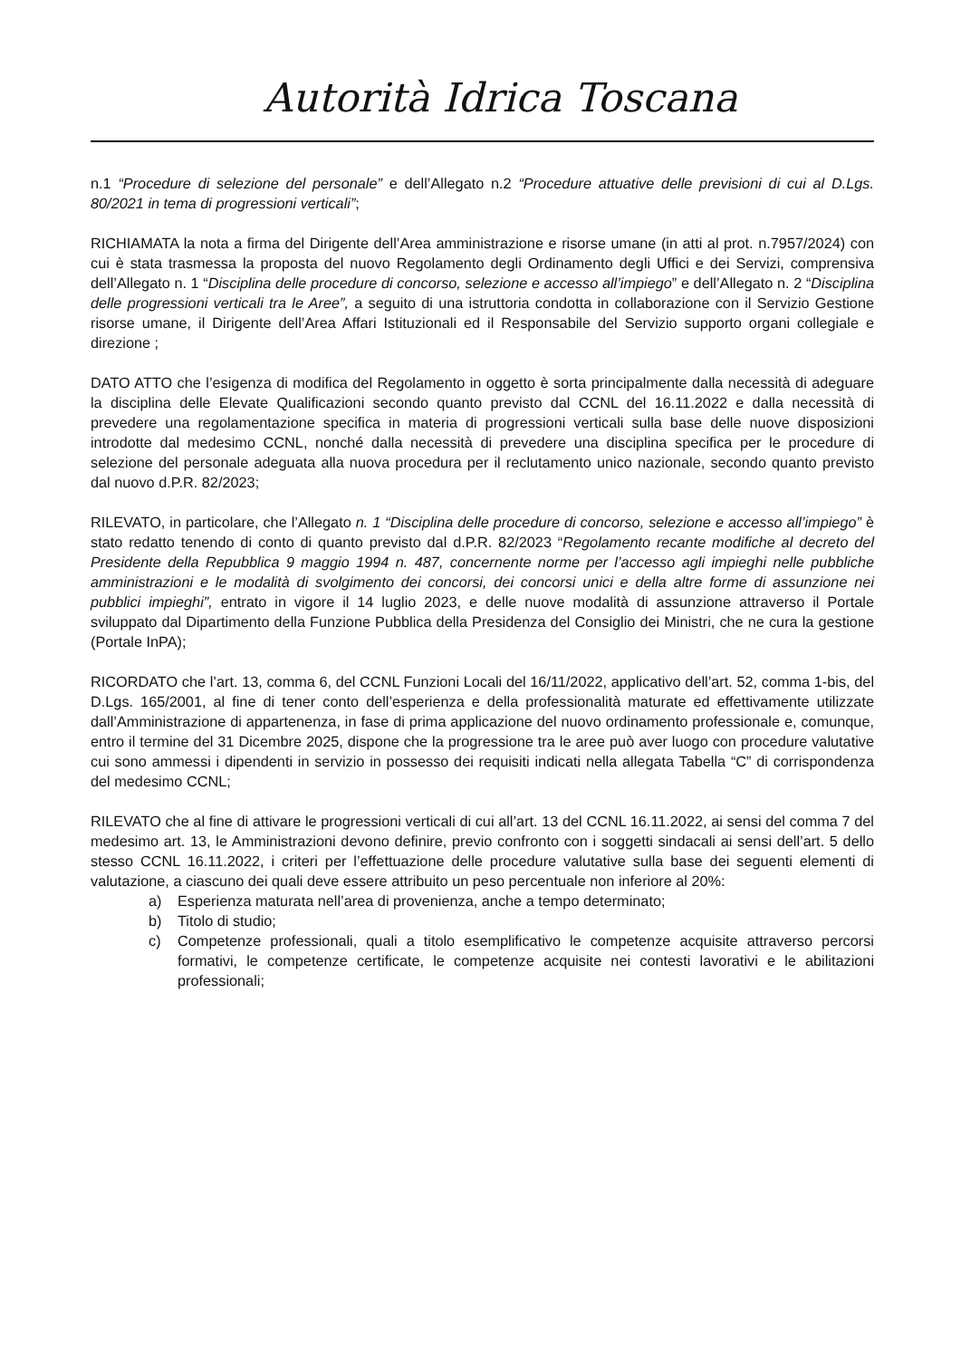Autorità Idrica Toscana
n.1 “Procedure di selezione del personale” e dell’Allegato n.2 “Procedure attuative delle previsioni di cui al D.Lgs. 80/2021 in tema di progressioni verticali”;
RICHIAMATA la nota a firma del Dirigente dell’Area amministrazione e risorse umane (in atti al prot. n.7957/2024) con cui è stata trasmessa la proposta del nuovo Regolamento degli Ordinamento degli Uffici e dei Servizi, comprensiva dell’Allegato n. 1 “Disciplina delle procedure di concorso, selezione e accesso all’impiego” e dell’Allegato n. 2 “Disciplina delle progressioni verticali tra le Aree”, a seguito di una istruttoria condotta in collaborazione con il Servizio Gestione risorse umane, il Dirigente dell’Area Affari Istituzionali ed il Responsabile del Servizio supporto organi collegiale e direzione ;
DATO ATTO che l’esigenza di modifica del Regolamento in oggetto è sorta principalmente dalla necessità di adeguare la disciplina delle Elevate Qualificazioni secondo quanto previsto dal CCNL del 16.11.2022 e dalla necessità di prevedere una regolamentazione specifica in materia di progressioni verticali sulla base delle nuove disposizioni introdotte dal medesimo CCNL, nonché dalla necessità di prevedere una disciplina specifica per le procedure di selezione del personale adeguata alla nuova procedura per il reclutamento unico nazionale, secondo quanto previsto dal nuovo d.P.R. 82/2023;
RILEVATO, in particolare, che l’Allegato n. 1 “Disciplina delle procedure di concorso, selezione e accesso all’impiego” è stato redatto tenendo di conto di quanto previsto dal d.P.R. 82/2023 “Regolamento recante modifiche al decreto del Presidente della Repubblica 9 maggio 1994 n. 487, concernente norme per l’accesso agli impieghi nelle pubbliche amministrazioni e le modalità di svolgimento dei concorsi, dei concorsi unici e della altre forme di assunzione nei pubblici impieghi”, entrato in vigore il 14 luglio 2023, e delle nuove modalità di assunzione attraverso il Portale sviluppato dal Dipartimento della Funzione Pubblica della Presidenza del Consiglio dei Ministri, che ne cura la gestione (Portale InPA);
RICORDATO che l’art. 13, comma 6, del CCNL Funzioni Locali del 16/11/2022, applicativo dell’art. 52, comma 1-bis, del D.Lgs. 165/2001, al fine di tener conto dell’esperienza e della professionalità maturate ed effettivamente utilizzate dall’Amministrazione di appartenenza, in fase di prima applicazione del nuovo ordinamento professionale e, comunque, entro il termine del 31 Dicembre 2025, dispone che la progressione tra le aree può aver luogo con procedure valutative cui sono ammessi i dipendenti in servizio in possesso dei requisiti indicati nella allegata Tabella “C” di corrispondenza del medesimo CCNL;
RILEVATO che al fine di attivare le progressioni verticali di cui all’art. 13 del CCNL 16.11.2022, ai sensi del comma 7 del medesimo art. 13, le Amministrazioni devono definire, previo confronto con i soggetti sindacali ai sensi dell’art. 5 dello stesso CCNL 16.11.2022, i criteri per l’effettuazione delle procedure valutative sulla base dei seguenti elementi di valutazione, a ciascuno dei quali deve essere attribuito un peso percentuale non inferiore al 20%:
a) Esperienza maturata nell’area di provenienza, anche a tempo determinato;
b) Titolo di studio;
c) Competenze professionali, quali a titolo esemplificativo le competenze acquisite attraverso percorsi formativi, le competenze certificate, le competenze acquisite nei contesti lavorativi e le abilitazioni professionali;